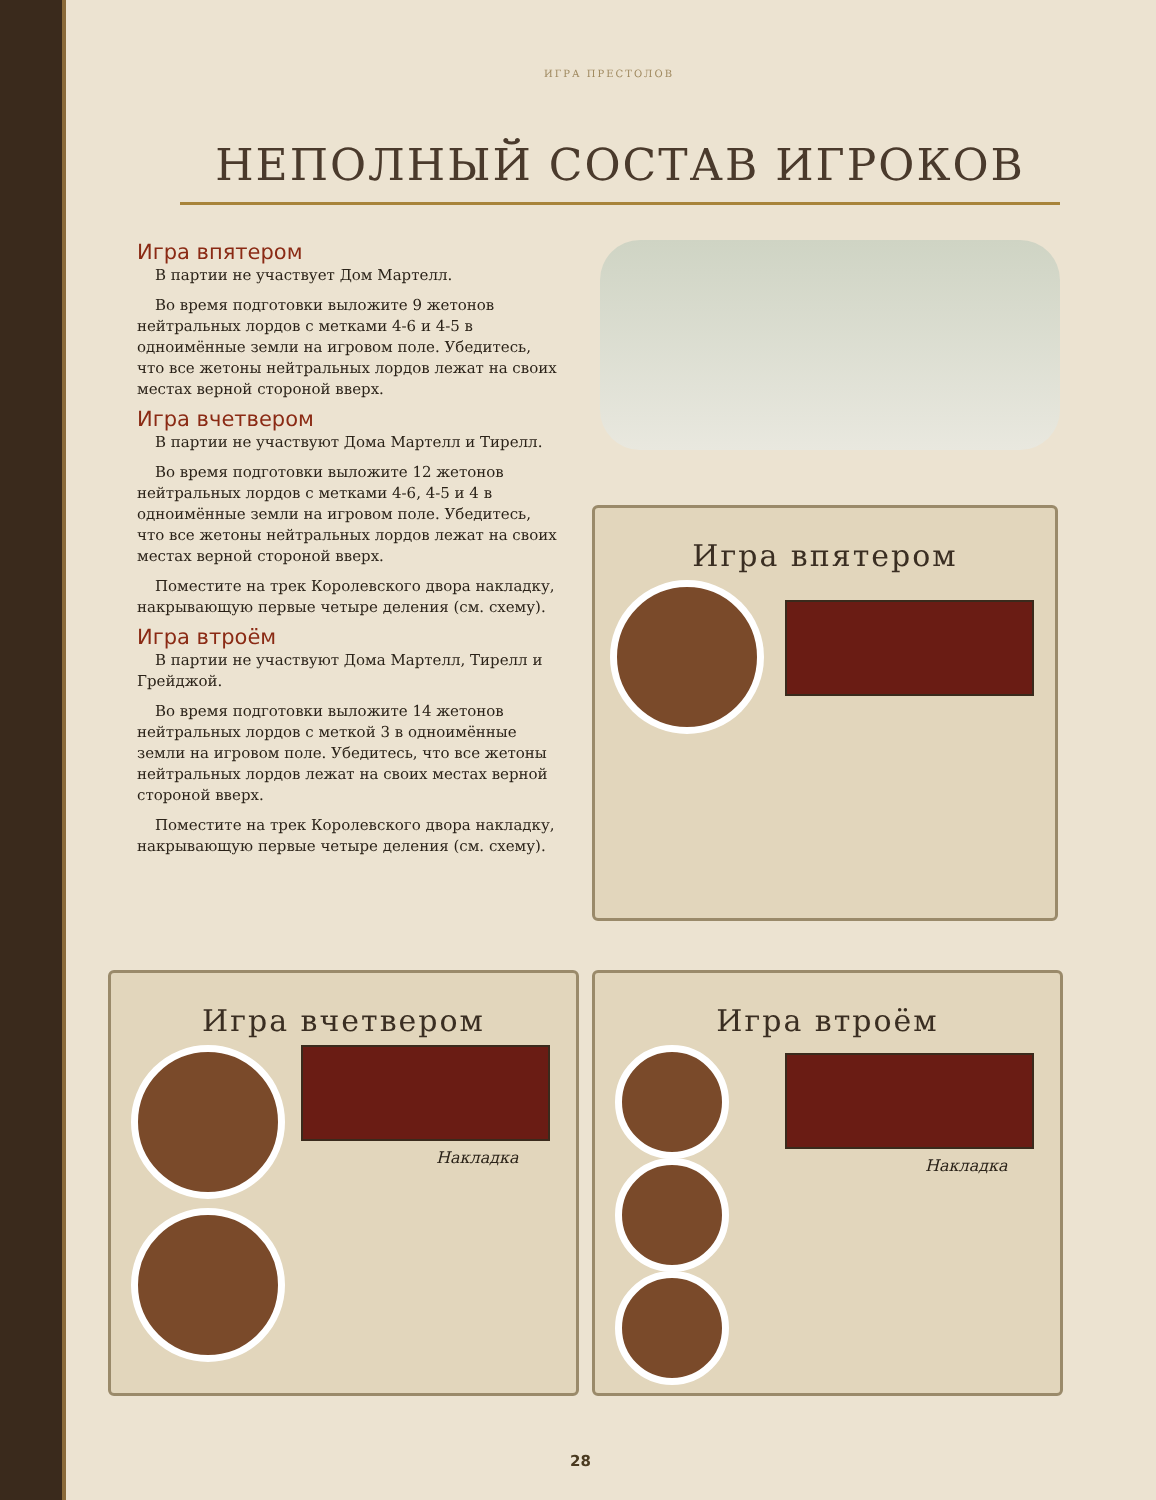ИГРА ПРЕСТОЛОВ
НЕПОЛНЫЙ СОСТАВ ИГРОКОВ
Игра впятером
В партии не участвует Дом Мартелл.
Во время подготовки выложите 9 жетонов нейтральных лордов с метками 4-6 и 4-5 в одноимённые земли на игровом поле. Убедитесь, что все жетоны нейтральных лордов лежат на своих местах верной стороной вверх.
Игра вчетвером
В партии не участвуют Дома Мартелл и Тирелл.
Во время подготовки выложите 12 жетонов нейтральных лордов с метками 4-6, 4-5 и 4 в одноимённые земли на игровом поле. Убедитесь, что все жетоны нейтральных лордов лежат на своих местах верной стороной вверх.
Поместите на трек Королевского двора накладку, накрывающую первые четыре деления (см. схему).
Игра втроём
В партии не участвуют Дома Мартелл, Тирелл и Грейджой.
Во время подготовки выложите 14 жетонов нейтральных лордов с меткой 3 в одноимённые земли на игровом поле. Убедитесь, что все жетоны нейтральных лордов лежат на своих местах верной стороной вверх.
Поместите на трек Королевского двора накладку, накрывающую первые четыре деления (см. схему).
Игра впятером
Игра вчетвером
Накладка
Игра втроём
Накладка
28